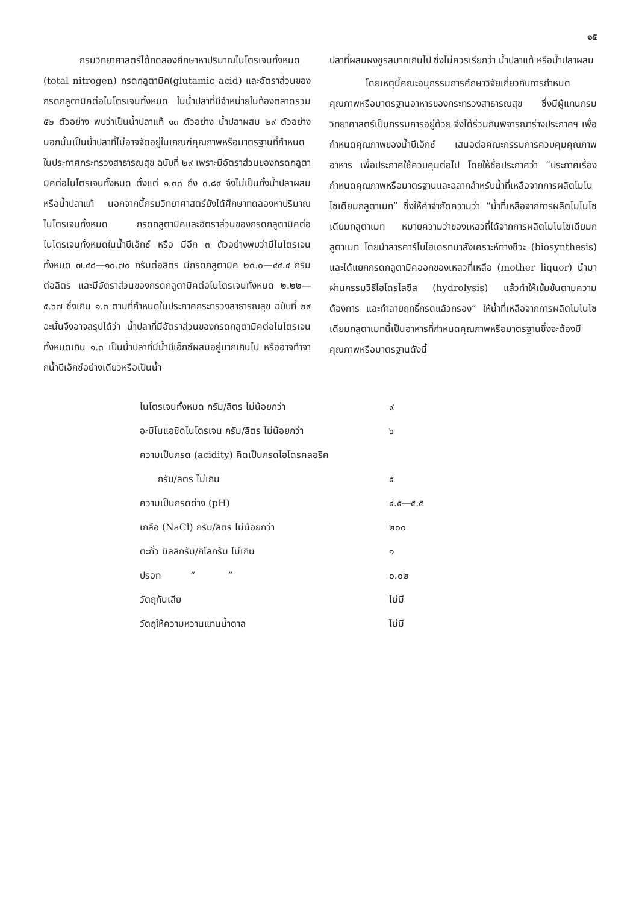๑๕
กรมวิทยาศาสตร์ได้ทดลองศึกษาหาปริมาณไนโตรเจนทั้งหมด (total nitrogen) กรดกลูตามิค(glutamic acid) และอัตราส่วนของกรดกลูตามิคต่อไนโตรเจนทั้งหมด ในน้ำปลาที่มีจำหน่ายในท้องตลาดรวม ๕๒ ตัวอย่าง พบว่าเป็นน้ำปลาแท้ ๑๓ ตัวอย่าง น้ำปลาผสม ๒๙ ตัวอย่าง นอกนั้นเป็นน้ำปลาที่ไม่อาจจัดอยู่ในเกณฑ์คุณภาพหรือมาตรฐานที่กำหนดในประกาศกระทรวงสาธารณสุข ฉบับที่ ๒๙ เพราะมีอัตราส่วนของกรดกลูตามิคต่อไนโตรเจนทั้งหมด ตั้งแต่ ๑.๓๓ ถึง ๓.๘๙ จึงไม่เป็นทั้งน้ำปลาผสมหรือน้ำปลาแท้ นอกจากนี้กรมวิทยาศาสตร์ยังได้ศึกษาทดลองหาปริมาณไนโตรเจนทั้งหมด กรดกลูตามิคและอัตราส่วนของกรดกลูตามิคต่อไนโตรเจนทั้งหมดในน้ำบีเอ็กซ์ หรือ มีอีก ๓ ตัวอย่างพบว่ามีไนโตรเจนทั้งหมด ๗.๔๘—๑๐.๗๐ กรัมต่อลิตร มีกรดกลูตามิค ๒๓.๐—๔๔.๔ กรัมต่อลิตร และมีอัตราส่วนของกรดกลูตามิคต่อไนโตรเจนทั้งหมด ๒.๒๒—๕.๖๗ ซึ่งเกิน ๑.๓ ตามที่กำหนดในประกาศกระทรวงสาธารณสุข ฉบับที่ ๒๙ ฉะนั้นจึงอาจสรุปได้ว่า น้ำปลาที่มีอัตราส่วนของกรดกลูตามิคต่อไนโตรเจนทั้งหมดเกิน ๑.๓ เป็นน้ำปลาที่มีน้ำบีเอ็กซ์ผสมอยู่มากเกินไป หรืออาจทำจากน้ำบีเอ็กซ์อย่างเดียวหรือเป็นน้ำ
ปลาที่ผสมผงชูรสมากเกินไป ซึ่งไม่ควรเรียกว่า น้ำปลาแท้ หรือน้ำปลาผสม
โดยเหตุนี้คณะอนุกรรมการศึกษาวิจัยเกี่ยวกับการกำหนดคุณภาพหรือมาตรฐานอาหารของกระทรวงสาธารณสุข ซึ่งมีผู้แทนกรมวิทยาศาสตร์เป็นกรรมการอยู่ด้วย จึงได้ร่วมกันพิจารณาร่างประกาศฯ เพื่อกำหนดคุณภาพของน้ำบีเอ็กซ์ เสนอต่อคณะกรรมการควบคุมคุณภาพอาหาร เพื่อประกาศใช้ควบคุมต่อไป โดยให้ชื่อประกาศว่า “ประกาศเรื่อง กำหนดคุณภาพหรือมาตรฐานและฉลากสำหรับน้ำที่เหลือจากการผลิตโมโนโซเดียมกลูตาเมท” ซึ่งให้คำจำกัดความว่า “น้ำที่เหลือจากการผลิตโมโนโซเดียมกลูตาเมท หมายความว่าของเหลวที่ได้จากการผลิตโมโนโซเดียมกลูตาเมท โดยนำสารคาร์โบไฮเดรทมาสังเคราะห์ทางชีวะ (biosynthesis) และได้แยกกรดกลูตามิคออกของเหลวที่เหลือ (mother liquor) นำมาผ่านกรรมวิธีไฮโดรไลซีส (hydrolysis) แล้วทำให้เข้มข้นตามความต้องการ และทำลายฤทธิ์กรดแล้วกรอง” ให้น้ำที่เหลือจากการผลิตโมโนโซเดียมกลูตาเมทนี้เป็นอาหารที่กำหนดคุณภาพหรือมาตรฐานซึ่งจะต้องมีคุณภาพหรือมาตรฐานดังนี้
| ไนโตรเจนทั้งหมด กรัม/ลิตร ไม่น้อยกว่า | ๙ |
| อะมิโนแอซิดไนโตรเจน กรัม/ลิตร ไม่น้อยกว่า | ๖ |
| ความเป็นกรด (acidity) คิดเป็นกรดไฮโดรคลอริค | |
| กรัม/ลิตร ไม่เกิน | ๕ |
| ความเป็นกรดด่าง (pH) | ๔.๕—๕.๕ |
| เกลือ (NaCl) กรัม/ลิตร ไม่น้อยกว่า | ๒๐๐ |
| ตะกั่ว มิลลิกรัม/กิโลกรัม ไม่เกิน | ๑ |
| ปรอท ” ” | ๐.๐๒ |
| วัตถุกันเสีย | ไม่มี |
| วัตถุให้ความหวานแทนน้ำตาล | ไม่มี |